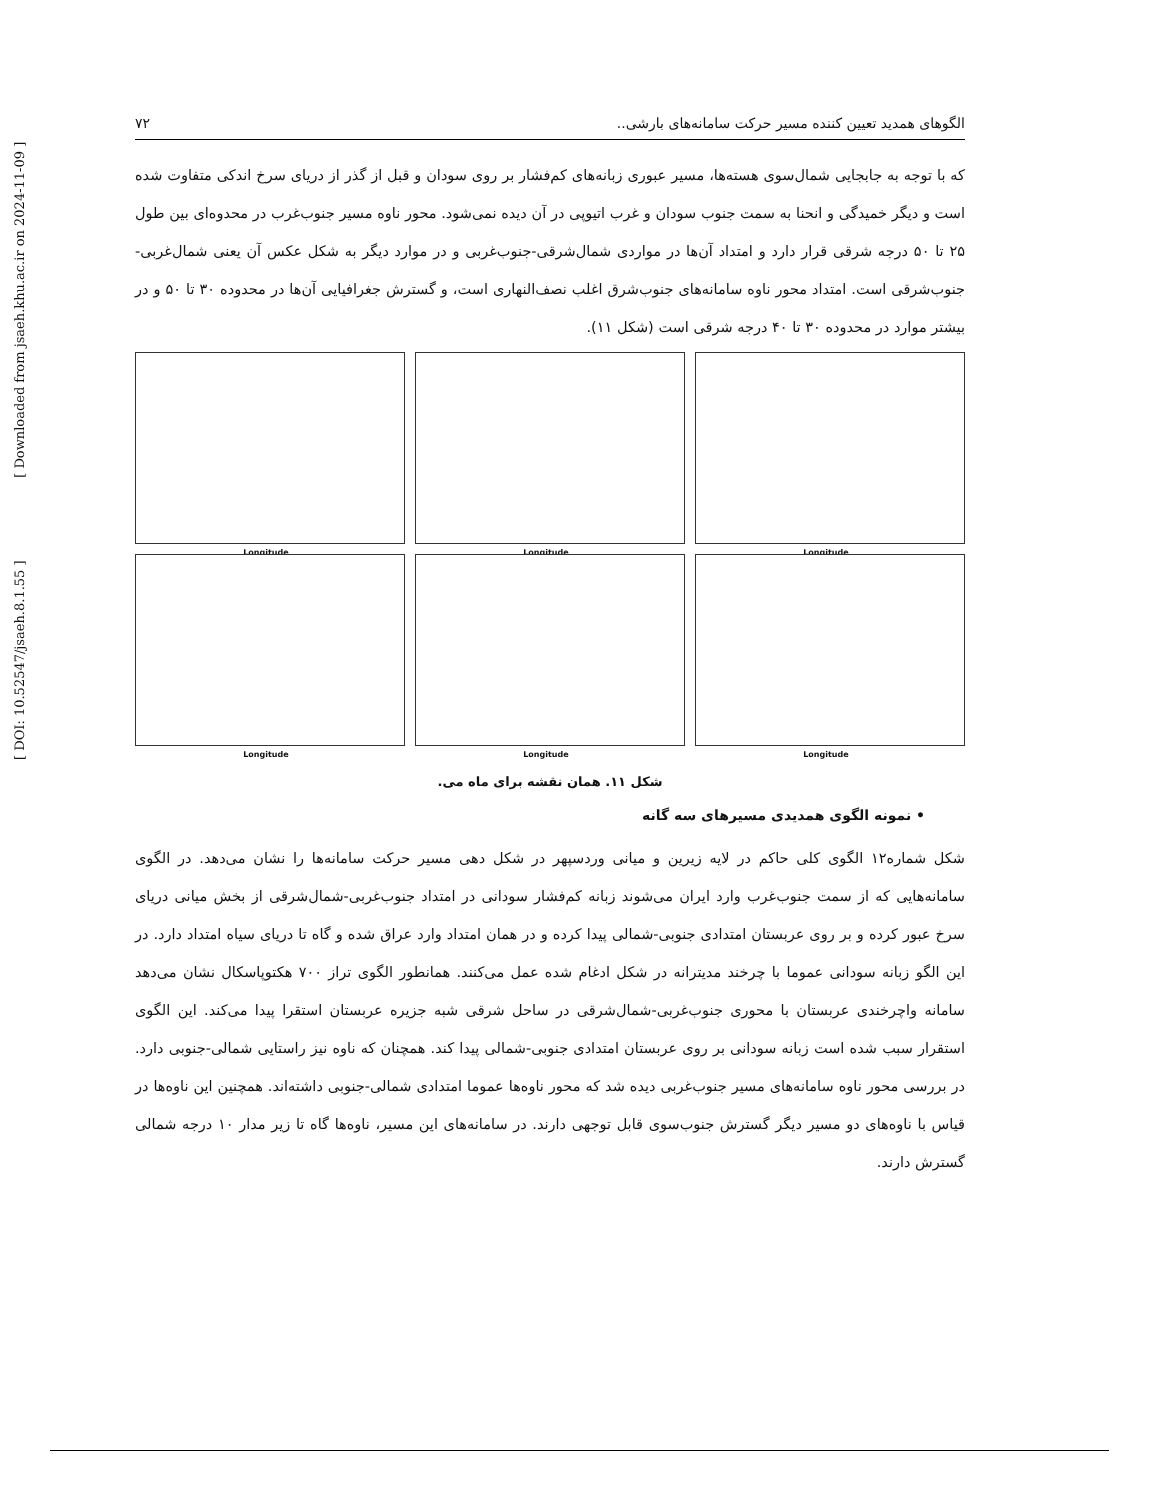الگوهای همدید تعیین کننده مسیر حرکت سامانه‌های بارشی.. ۷۲
که با توجه به جابجایی شمال‌سوی هسته‌ها، مسیر عبوری زبانه‌های کم‌فشار بر روی سودان و قبل از گذر از دریای سرخ اندکی متفاوت شده است و دیگر خمیدگی و انحنا به سمت جنوب سودان و غرب اتیوپی در آن دیده نمی‌شود. محور ناوه مسیر جنوب‌غرب در محدوه‌ای بین طول ۲۵ تا ۵۰ درجه شرقی قرار دارد و امتداد آن‌ها در مواردی شمال‌شرقی-جنوب‌غربی و در موارد دیگر به شکل عکس آن یعنی شمال‌غربی-جنوب‌شرقی است. امتداد محور ناوه سامانه‌های جنوب‌شرق اغلب نصف‌النهاری است، و گسترش جغرافیایی آن‌ها در محدوده ۳۰ تا ۵۰ و در بیشتر موارد در محدوده ۳۰ تا ۴۰ درجه شرقی است (شکل ۱۱).
Longitude
Longitude
Longitude
Longitude
Longitude
Longitude
شکل ۱۱. همان نقشه برای ماه می.
• نمونه الگوی همدیدی مسیرهای سه گانه
شکل شماره۱۲ الگوی کلی حاکم در لایه زیرین و میانی وردسپهر در شکل دهی مسیر حرکت سامانه‌ها را نشان می‌دهد. در الگوی سامانه‌هایی که از سمت جنوب‌غرب وارد ایران می‌شوند زبانه کم‌فشار سودانی در امتداد جنوب‌غربی-شمال‌شرقی از بخش میانی دریای سرخ عبور کرده و بر روی عربستان امتدادی جنوبی-شمالی پیدا کرده و در همان امتداد وارد عراق شده و گاه تا دریای سیاه امتداد دارد. در این الگو زبانه سودانی عموما با چرخند مدیترانه در شکل ادغام شده عمل می‌کنند. همانطور الگوی تراز ۷۰۰ هکتوپاسکال نشان می‌دهد سامانه واچرخندی عربستان با محوری جنوب‌غربی-شمال‌شرقی در ساحل شرقی شبه جزیره عربستان استقرا پیدا می‌کند. این الگوی استقرار سبب شده است زبانه سودانی بر روی عربستان امتدادی جنوبی-شمالی پیدا کند. همچنان که ناوه نیز راستایی شمالی-جنوبی دارد. در بررسی محور ناوه سامانه‌های مسیر جنوب‌غربی دیده شد که محور ناوه‌ها عموما امتدادی شمالی-جنوبی داشته‌اند. همچنین این ناوه‌ها در قیاس با ناوه‌های دو مسیر دیگر گسترش جنوب‌سوی قابل توجهی دارند. در سامانه‌های این مسیر، ناوه‌ها گاه تا زیر مدار ۱۰ درجه شمالی گسترش دارند.
[ DOI: 10.52547/jsaeh.8.1.55 ] [ Downloaded from jsaeh.khu.ac.ir on 2024-11-09 ]